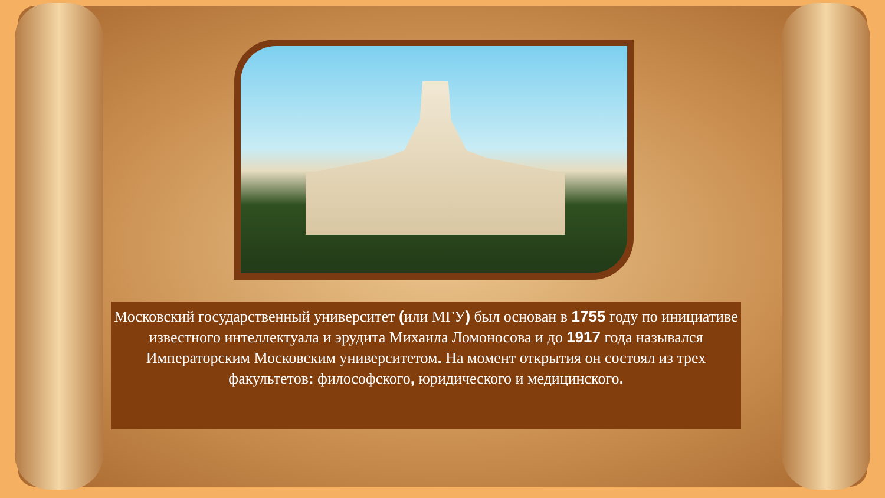Московский государственный университет (или МГУ) был основан в 1755 году по инициативе известного интеллектуала и эрудита Михаила Ломоносова и до 1917 года назывался Императорским Московским университетом. На момент открытия он состоял из трех факультетов: философского, юридического и медицинского.